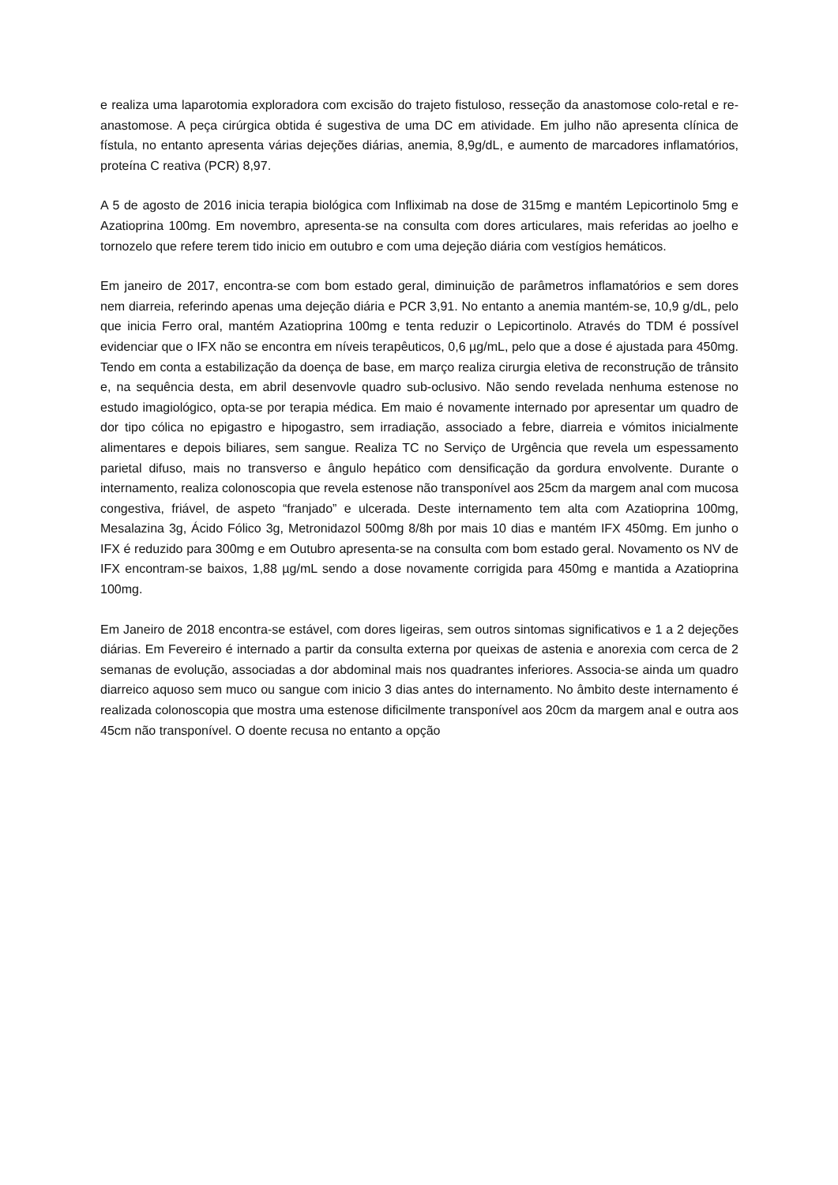e realiza uma laparotomia exploradora com excisão do trajeto fistuloso, resseção da anastomose colo-retal e re-anastomose. A peça cirúrgica obtida é sugestiva de uma DC em atividade. Em julho não apresenta clínica de fístula, no entanto apresenta várias dejeções diárias, anemia, 8,9g/dL, e aumento de marcadores inflamatórios, proteína C reativa (PCR) 8,97.
A 5 de agosto de 2016 inicia terapia biológica com Infliximab na dose de 315mg e mantém Lepicortinolo 5mg e Azatioprina 100mg. Em novembro, apresenta-se na consulta com dores articulares, mais referidas ao joelho e tornozelo que refere terem tido inicio em outubro e com uma dejeção diária com vestígios hemáticos.
Em janeiro de 2017, encontra-se com bom estado geral, diminuição de parâmetros inflamatórios e sem dores nem diarreia, referindo apenas uma dejeção diária e PCR 3,91. No entanto a anemia mantém-se, 10,9 g/dL, pelo que inicia Ferro oral, mantém Azatioprina 100mg e tenta reduzir o Lepicortinolo. Através do TDM é possível evidenciar que o IFX não se encontra em níveis terapêuticos, 0,6 µg/mL, pelo que a dose é ajustada para 450mg. Tendo em conta a estabilização da doença de base, em março realiza cirurgia eletiva de reconstrução de trânsito e, na sequência desta, em abril desenvovle quadro sub-oclusivo. Não sendo revelada nenhuma estenose no estudo imagiológico, opta-se por terapia médica. Em maio é novamente internado por apresentar um quadro de dor tipo cólica no epigastro e hipogastro, sem irradiação, associado a febre, diarreia e vómitos inicialmente alimentares e depois biliares, sem sangue. Realiza TC no Serviço de Urgência que revela um espessamento parietal difuso, mais no transverso e ângulo hepático com densificação da gordura envolvente. Durante o internamento, realiza colonoscopia que revela estenose não transponível aos 25cm da margem anal com mucosa congestiva, friável, de aspeto “franjado” e ulcerada. Deste internamento tem alta com Azatioprina 100mg, Mesalazina 3g, Ácido Fólico 3g, Metronidazol 500mg 8/8h por mais 10 dias e mantém IFX 450mg. Em junho o IFX é reduzido para 300mg e em Outubro apresenta-se na consulta com bom estado geral. Novamento os NV de IFX encontram-se baixos, 1,88 µg/mL sendo a dose novamente corrigida para 450mg e mantida a Azatioprina 100mg.
Em Janeiro de 2018 encontra-se estável, com dores ligeiras, sem outros sintomas significativos e 1 a 2 dejeções diárias. Em Fevereiro é internado a partir da consulta externa por queixas de astenia e anorexia com cerca de 2 semanas de evolução, associadas a dor abdominal mais nos quadrantes inferiores. Associa-se ainda um quadro diarreico aquoso sem muco ou sangue com inicio 3 dias antes do internamento. No âmbito deste internamento é realizada colonoscopia que mostra uma estenose dificilmente transponível aos 20cm da margem anal e outra aos 45cm não transponível. O doente recusa no entanto a opção